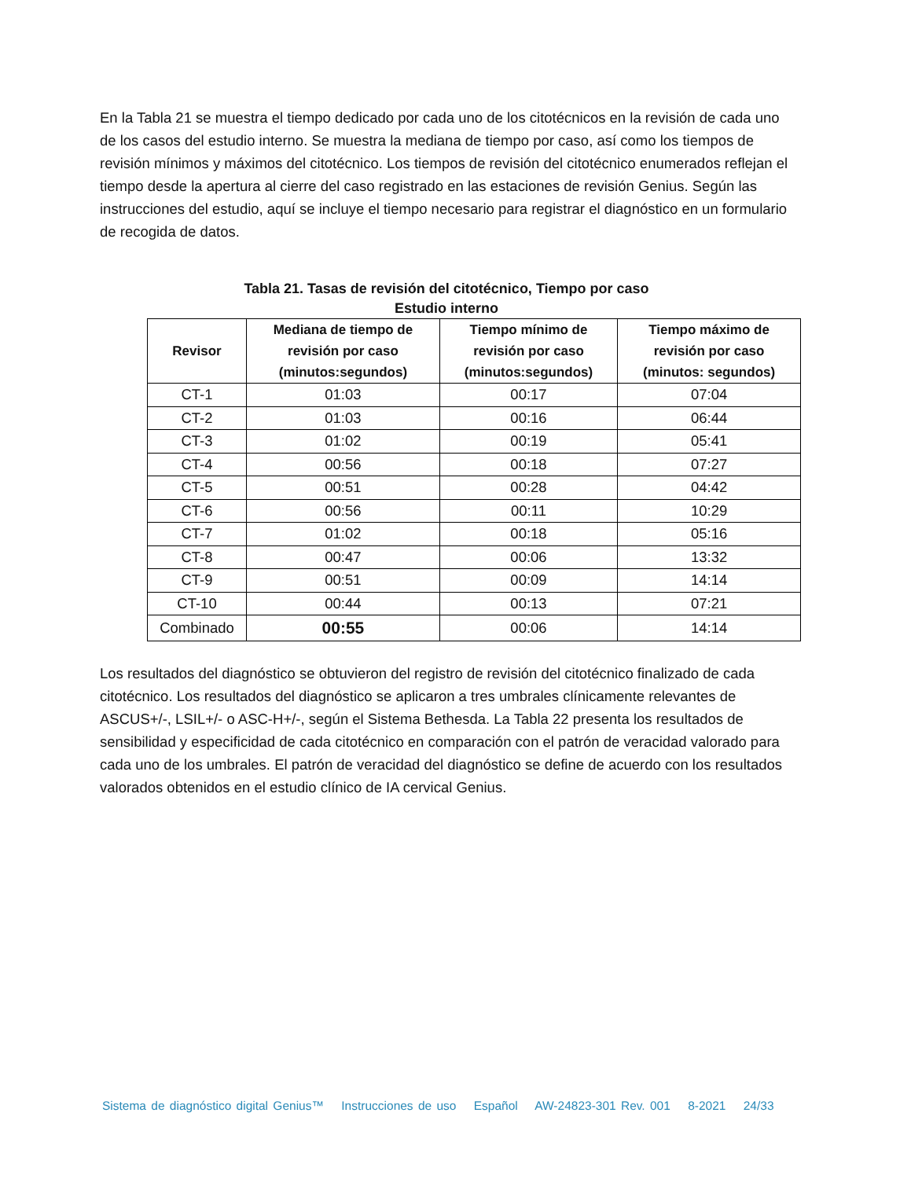En la Tabla 21 se muestra el tiempo dedicado por cada uno de los citotécnicos en la revisión de cada uno de los casos del estudio interno. Se muestra la mediana de tiempo por caso, así como los tiempos de revisión mínimos y máximos del citotécnico. Los tiempos de revisión del citotécnico enumerados reflejan el tiempo desde la apertura al cierre del caso registrado en las estaciones de revisión Genius. Según las instrucciones del estudio, aquí se incluye el tiempo necesario para registrar el diagnóstico en un formulario de recogida de datos.
Tabla 21. Tasas de revisión del citotécnico, Tiempo por caso
Estudio interno
| Revisor | Mediana de tiempo de revisión por caso (minutos:segundos) | Tiempo mínimo de revisión por caso (minutos:segundos) | Tiempo máximo de revisión por caso (minutos: segundos) |
| --- | --- | --- | --- |
| CT-1 | 01:03 | 00:17 | 07:04 |
| CT-2 | 01:03 | 00:16 | 06:44 |
| CT-3 | 01:02 | 00:19 | 05:41 |
| CT-4 | 00:56 | 00:18 | 07:27 |
| CT-5 | 00:51 | 00:28 | 04:42 |
| CT-6 | 00:56 | 00:11 | 10:29 |
| CT-7 | 01:02 | 00:18 | 05:16 |
| CT-8 | 00:47 | 00:06 | 13:32 |
| CT-9 | 00:51 | 00:09 | 14:14 |
| CT-10 | 00:44 | 00:13 | 07:21 |
| Combinado | 00:55 | 00:06 | 14:14 |
Los resultados del diagnóstico se obtuvieron del registro de revisión del citotécnico finalizado de cada citotécnico. Los resultados del diagnóstico se aplicaron a tres umbrales clínicamente relevantes de ASCUS+/-, LSIL+/- o ASC-H+/-, según el Sistema Bethesda. La Tabla 22 presenta los resultados de sensibilidad y especificidad de cada citotécnico en comparación con el patrón de veracidad valorado para cada uno de los umbrales. El patrón de veracidad del diagnóstico se define de acuerdo con los resultados valorados obtenidos en el estudio clínico de IA cervical Genius.
Sistema de diagnóstico digital Genius™ Instrucciones de uso Español AW-24823-301 Rev. 001 8-2021 24/33